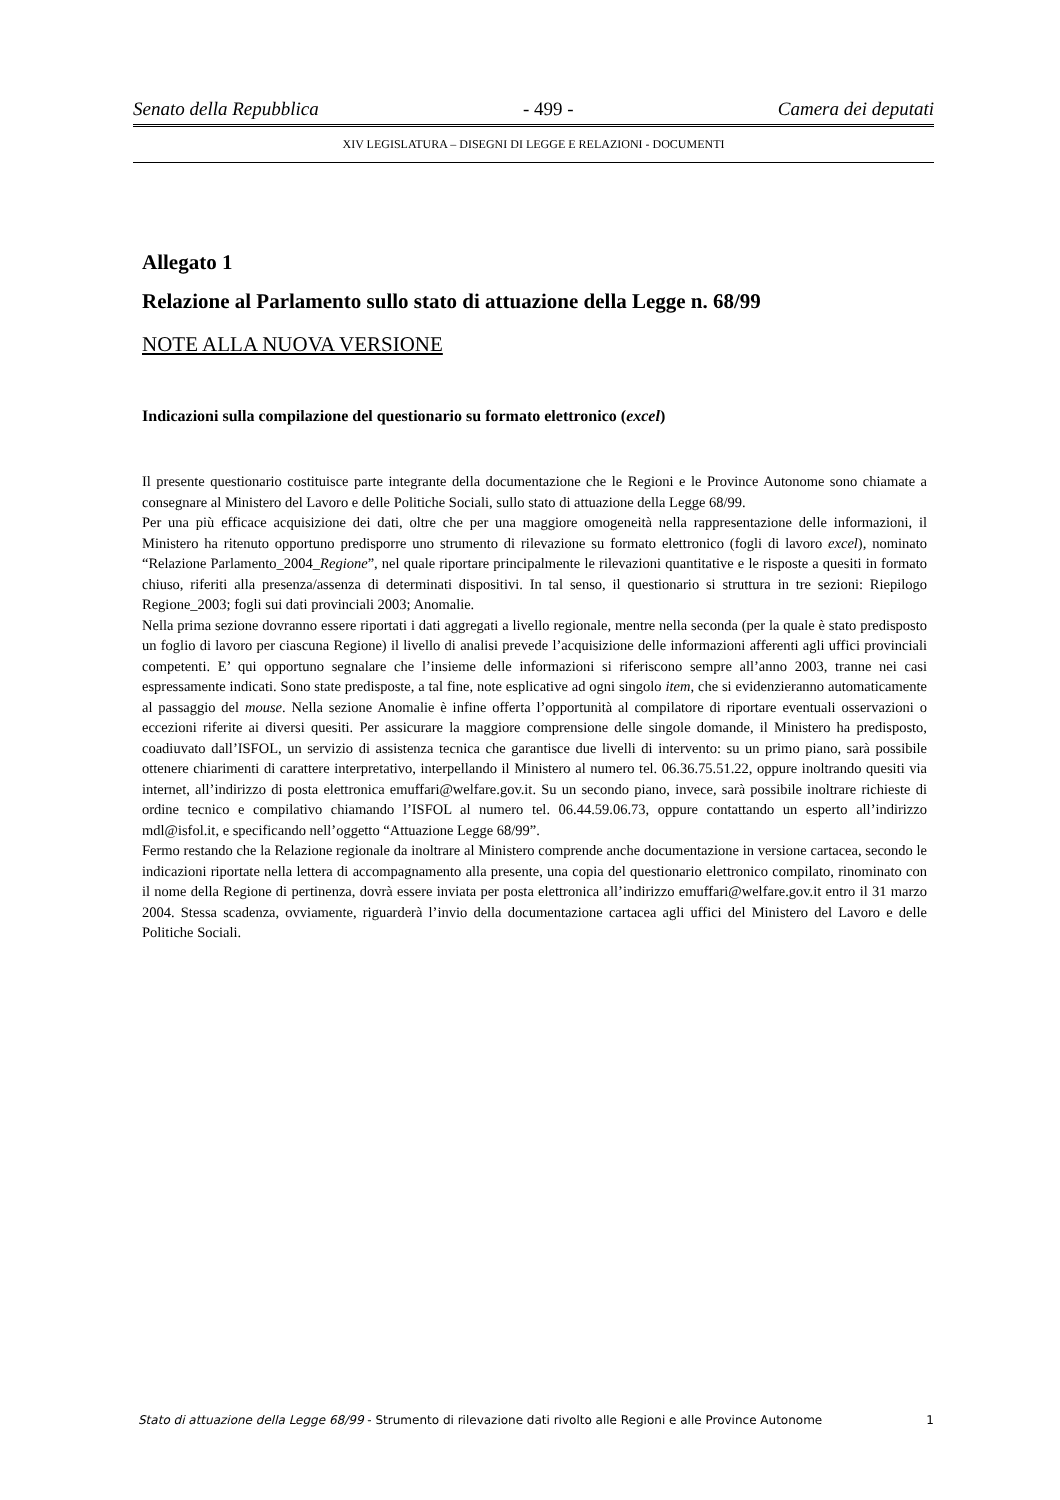Senato della Repubblica - 499 - Camera dei deputati
XIV LEGISLATURA – DISEGNI DI LEGGE E RELAZIONI - DOCUMENTI
Allegato 1
Relazione al Parlamento sullo stato di attuazione della Legge n. 68/99
NOTE ALLA NUOVA VERSIONE
Indicazioni sulla compilazione del questionario su formato elettronico (excel)
Il presente questionario costituisce parte integrante della documentazione che le Regioni e le Province Autonome sono chiamate a consegnare al Ministero del Lavoro e delle Politiche Sociali, sullo stato di attuazione della Legge 68/99.
Per una più efficace acquisizione dei dati, oltre che per una maggiore omogeneità nella rappresentazione delle informazioni, il Ministero ha ritenuto opportuno predisporre uno strumento di rilevazione su formato elettronico (fogli di lavoro excel), nominato “Relazione Parlamento_2004_Regione”, nel quale riportare principalmente le rilevazioni quantitative e le risposte a quesiti in formato chiuso, riferiti alla presenza/assenza di determinati dispositivi. In tal senso, il questionario si struttura in tre sezioni: Riepilogo Regione_2003; fogli sui dati provinciali 2003; Anomalie.
Nella prima sezione dovranno essere riportati i dati aggregati a livello regionale, mentre nella seconda (per la quale è stato predisposto un foglio di lavoro per ciascuna Regione) il livello di analisi prevede l’acquisizione delle informazioni afferenti agli uffici provinciali competenti. E’ qui opportuno segnalare che l’insieme delle informazioni si riferiscono sempre all’anno 2003, tranne nei casi espressamente indicati. Sono state predisposte, a tal fine, note esplicative ad ogni singolo item, che si evidenzieranno automaticamente al passaggio del mouse. Nella sezione Anomalie è infine offerta l’opportunità al compilatore di riportare eventuali osservazioni o eccezioni riferite ai diversi quesiti. Per assicurare la maggiore comprensione delle singole domande, il Ministero ha predisposto, coadiuvato dall’ISFOL, un servizio di assistenza tecnica che garantisce due livelli di intervento: su un primo piano, sarà possibile ottenere chiarimenti di carattere interpretativo, interpellando il Ministero al numero tel. 06.36.75.51.22, oppure inoltrando quesiti via internet, all’indirizzo di posta elettronica emuffari@welfare.gov.it. Su un secondo piano, invece, sarà possibile inoltrare richieste di ordine tecnico e compilativo chiamando l’ISFOL al numero tel. 06.44.59.06.73, oppure contattando un esperto all’indirizzo mdl@isfol.it, e specificando nell’oggetto “Attuazione Legge 68/99”.
Fermo restando che la Relazione regionale da inoltrare al Ministero comprende anche documentazione in versione cartacea, secondo le indicazioni riportate nella lettera di accompagnamento alla presente, una copia del questionario elettronico compilato, rinominato con il nome della Regione di pertinenza, dovrà essere inviata per posta elettronica all’indirizzo emuffari@welfare.gov.it entro il 31 marzo 2004. Stessa scadenza, ovviamente, riguarderà l’invio della documentazione cartacea agli uffici del Ministero del Lavoro e delle Politiche Sociali.
Stato di attuazione della Legge 68/99 - Strumento di rilevazione dati rivolto alle Regioni e alle Province Autonome 1